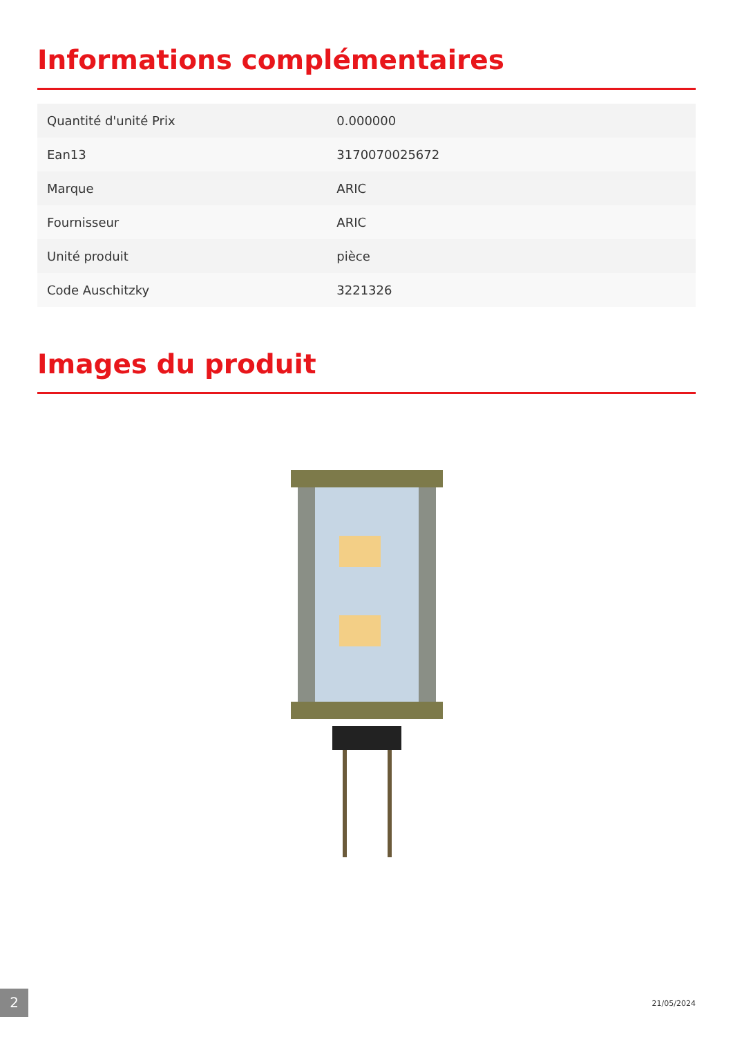Informations complémentaires
| Quantité d'unité Prix | 0.000000 |
| Ean13 | 3170070025672 |
| Marque | ARIC |
| Fournisseur | ARIC |
| Unité produit | pièce |
| Code Auschitzky | 3221326 |
Images du produit
2 21/05/2024